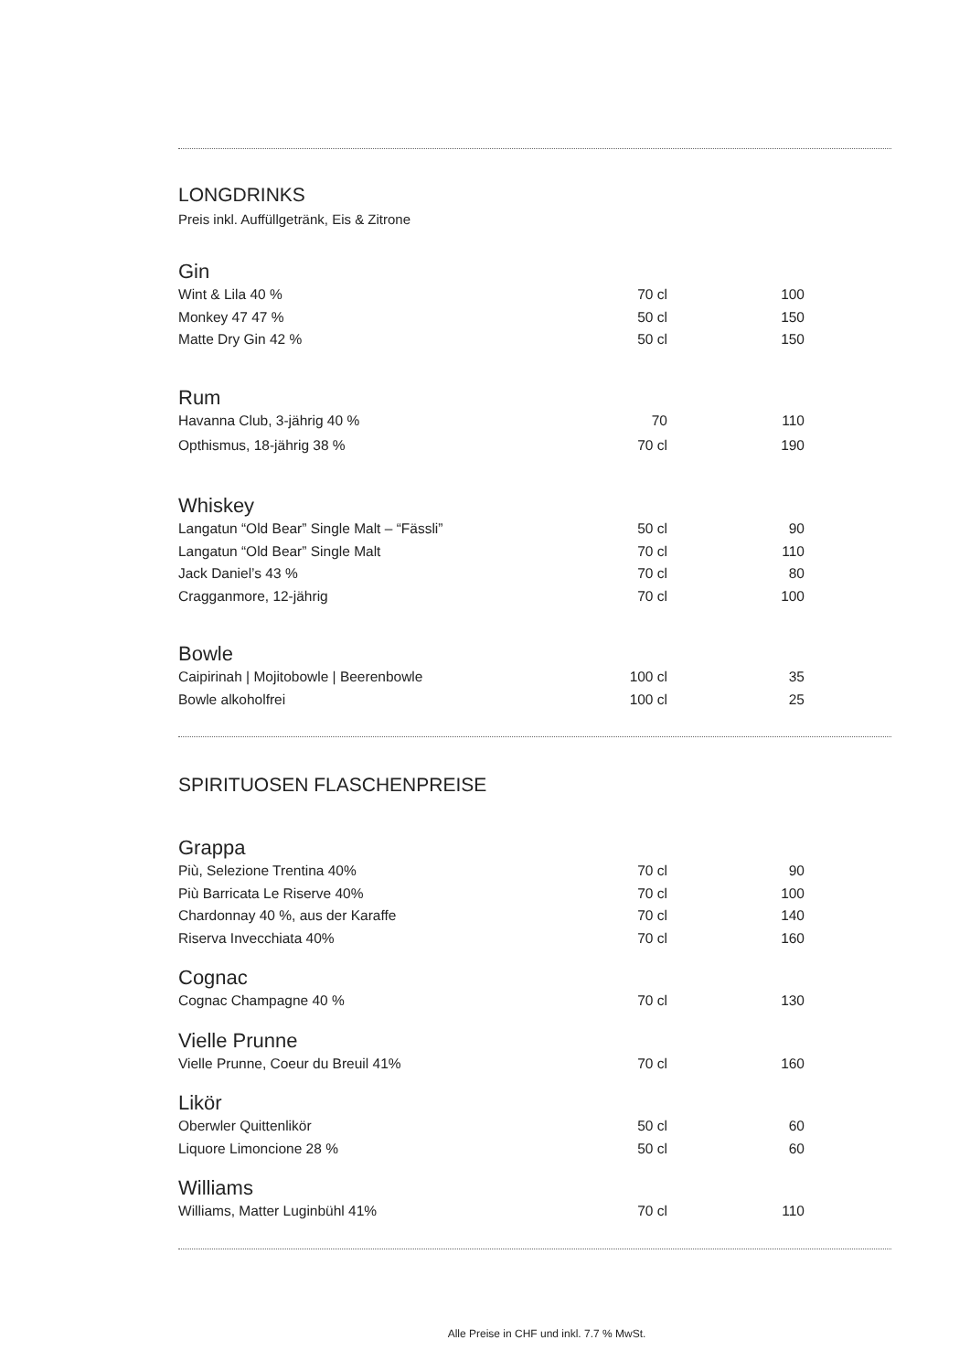LONGDRINKS
Preis inkl. Auffüllgetränk, Eis & Zitrone
Gin
| Wint & Lila 40 % | 70 cl | 100 |
| Monkey 47 47 % | 50 cl | 150 |
| Matte Dry Gin 42 % | 50 cl | 150 |
Rum
| Havanna Club, 3-jährig 40 % | 70 | 110 |
| Opthismus, 18-jährig 38 % | 70 cl | 190 |
Whiskey
| Langatun “Old Bear” Single Malt – “Fässli” | 50 cl | 90 |
| Langatun “Old Bear” Single Malt | 70 cl | 110 |
| Jack Daniel’s 43 % | 70 cl | 80 |
| Cragganmore, 12-jährig | 70 cl | 100 |
Bowle
| Caipirinah / Mojitobowle / Beerenbowle | 100 cl | 35 |
| Bowle alkoholfrei | 100 cl | 25 |
SPIRITUOSEN FLASCHENPREISE
Grappa
| Più, Selezione Trentina 40% | 70 cl | 90 |
| Più Barricata Le Riserve 40% | 70 cl | 100 |
| Chardonnay 40 %, aus der Karaffe | 70 cl | 140 |
| Riserva Invecchiata 40% | 70 cl | 160 |
Cognac
| Cognac Champagne 40 % | 70 cl | 130 |
Vielle Prunne
| Vielle Prunne, Coeur du Breuil 41% | 70 cl | 160 |
Likör
| Oberwler Quittenlikör | 50 cl | 60 |
| Liquore Limoncione 28 % | 50 cl | 60 |
Williams
| Williams, Matter Luginbühl 41% | 70 cl | 110 |
Alle Preise in CHF und inkl. 7.7 % MwSt.